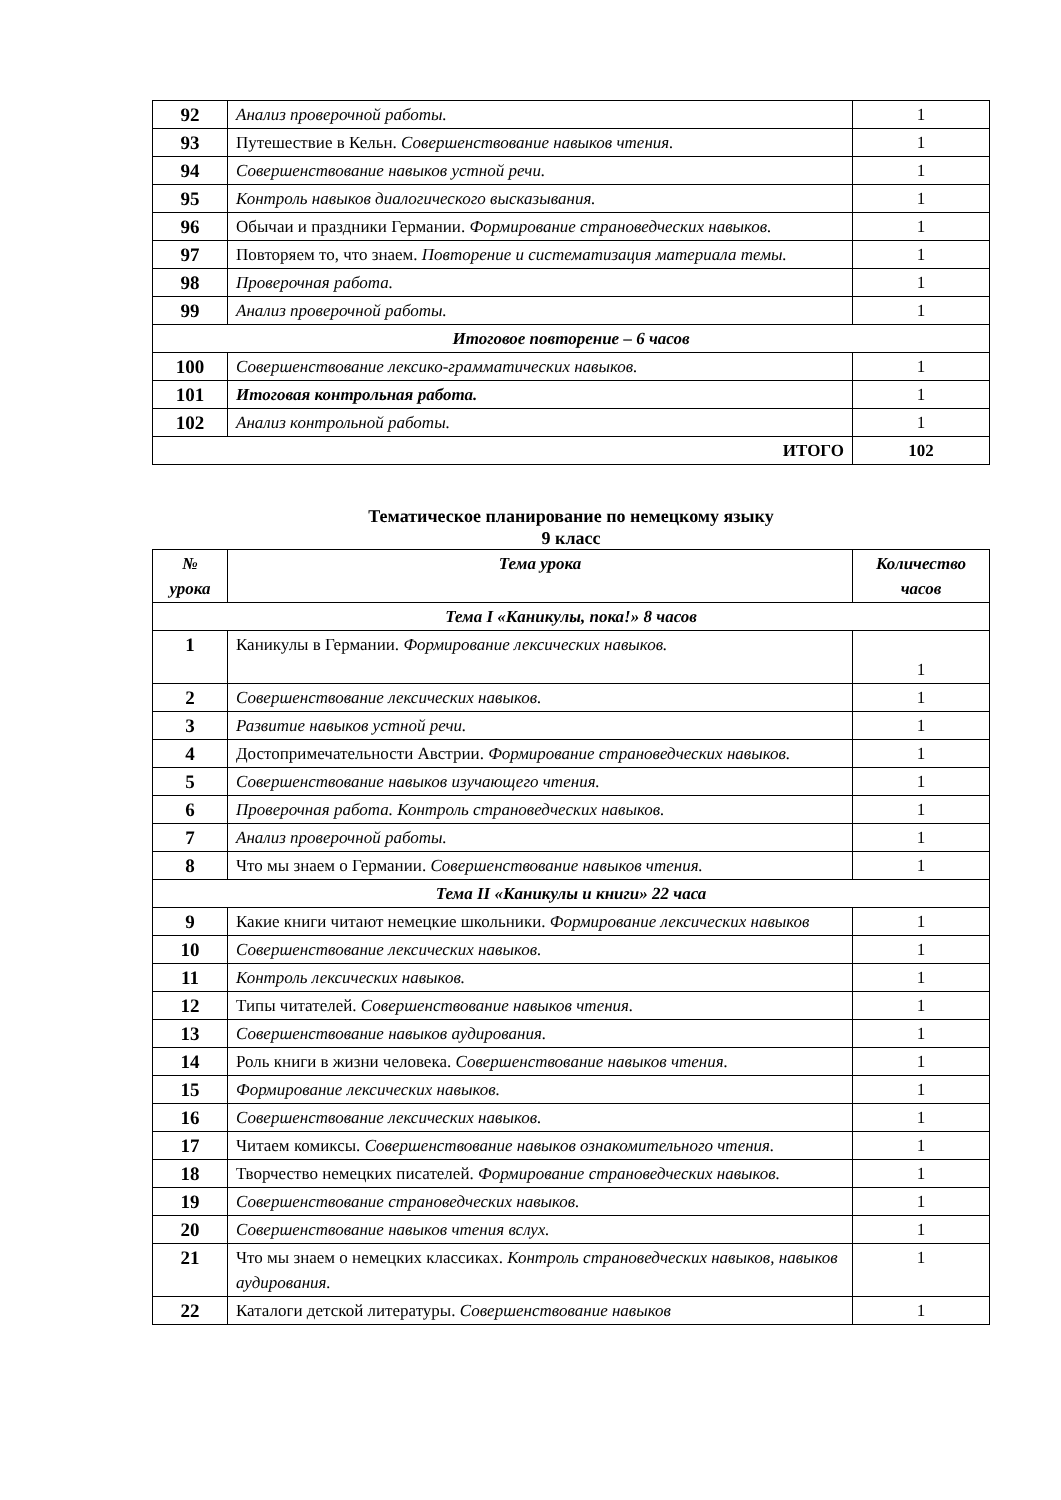| 92 | Анализ проверочной работы. | 1 |
| 93 | Путешествие в Кельн. Совершенствование навыков чтения. | 1 |
| 94 | Совершенствование навыков устной речи. | 1 |
| 95 | Контроль навыков диалогического высказывания. | 1 |
| 96 | Обычаи и праздники Германии. Формирование страноведческих навыков. | 1 |
| 97 | Повторяем то, что знаем. Повторение и систематизация материала темы. | 1 |
| 98 | Проверочная работа. | 1 |
| 99 | Анализ проверочной работы. | 1 |
| Итоговое повторение – 6 часов | | |
| 100 | Совершенствование лексико-грамматических навыков. | 1 |
| 101 | Итоговая контрольная работа. | 1 |
| 102 | Анализ контрольной работы. | 1 |
| ИТОГО | | 102 |
Тематическое планирование по немецкому языку
9 класс
| № урока | Тема урока | Количество часов |
| --- | --- | --- |
| Тема I «Каникулы, пока!» 8 часов | | |
| 1 | Каникулы в Германии. Формирование лексических навыков. | 1 |
| 2 | Совершенствование лексических навыков. | 1 |
| 3 | Развитие навыков устной речи. | 1 |
| 4 | Достопримечательности Австрии. Формирование страноведческих навыков. | 1 |
| 5 | Совершенствование навыков изучающего чтения. | 1 |
| 6 | Проверочная работа. Контроль страноведческих навыков. | 1 |
| 7 | Анализ проверочной работы. | 1 |
| 8 | Что мы знаем о Германии. Совершенствование навыков чтения. | 1 |
| Тема II «Каникулы и книги» 22 часа | | |
| 9 | Какие книги читают немецкие школьники. Формирование лексических навыков | 1 |
| 10 | Совершенствование лексических навыков. | 1 |
| 11 | Контроль лексических навыков. | 1 |
| 12 | Типы читателей. Совершенствование навыков чтения. | 1 |
| 13 | Совершенствование навыков аудирования. | 1 |
| 14 | Роль книги в жизни человека. Совершенствование навыков чтения. | 1 |
| 15 | Формирование лексических навыков. | 1 |
| 16 | Совершенствование лексических навыков. | 1 |
| 17 | Читаем комиксы. Совершенствование навыков ознакомительного чтения. | 1 |
| 18 | Творчество немецких писателей. Формирование страноведческих навыков. | 1 |
| 19 | Совершенствование страноведческих навыков. | 1 |
| 20 | Совершенствование навыков чтения вслух. | 1 |
| 21 | Что мы знаем о немецких классиках. Контроль страноведческих навыков, навыков аудирования. | 1 |
| 22 | Каталоги детской литературы. Совершенствование навыков | 1 |